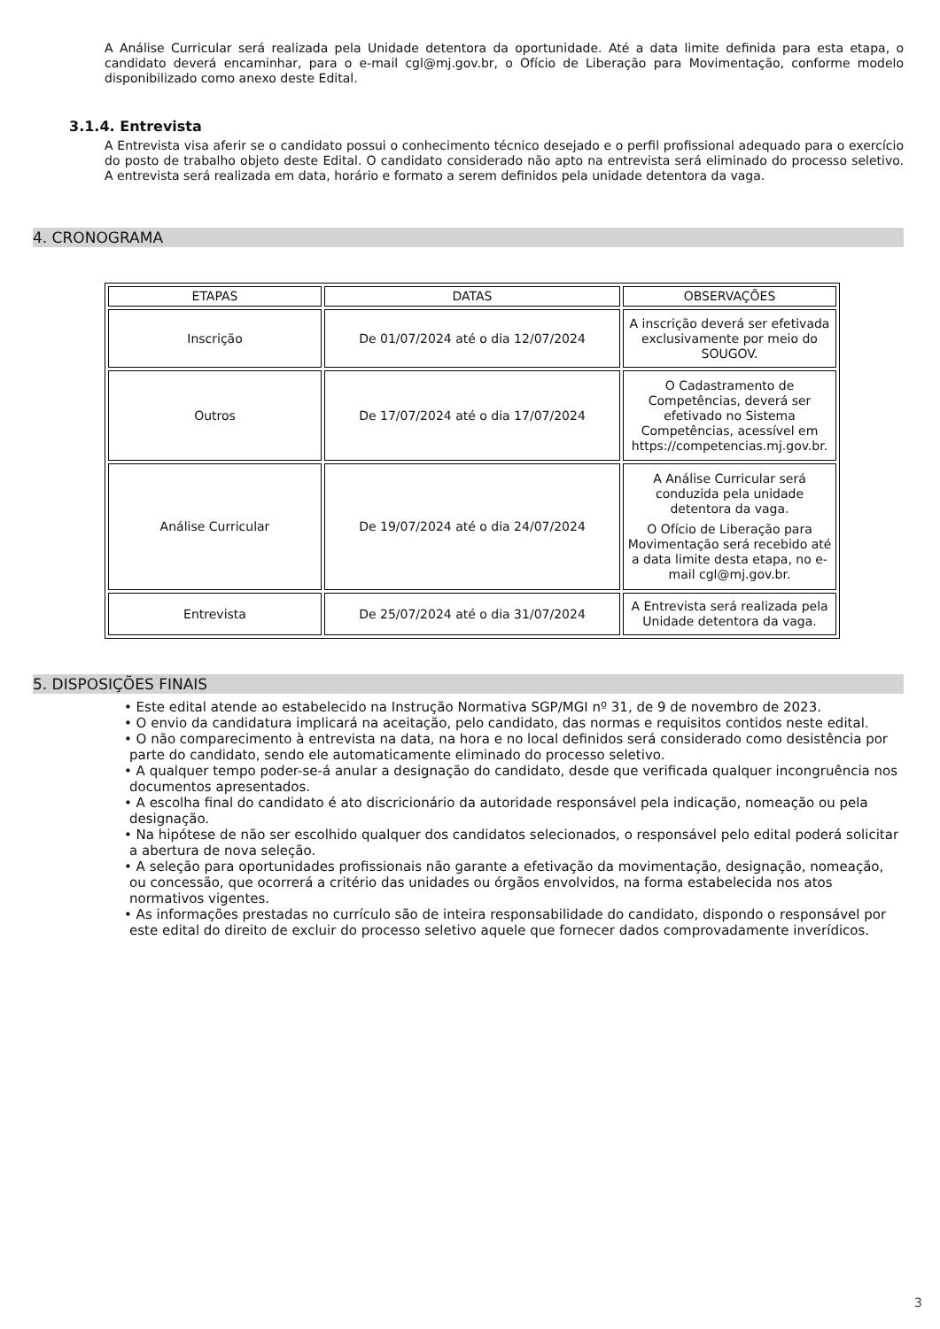A Análise Curricular será realizada pela Unidade detentora da oportunidade. Até a data limite definida para esta etapa, o candidato deverá encaminhar, para o e-mail cgl@mj.gov.br, o Ofício de Liberação para Movimentação, conforme modelo disponibilizado como anexo deste Edital.
3.1.4. Entrevista
A Entrevista visa aferir se o candidato possui o conhecimento técnico desejado e o perfil profissional adequado para o exercício do posto de trabalho objeto deste Edital. O candidato considerado não apto na entrevista será eliminado do processo seletivo. A entrevista será realizada em data, horário e formato a serem definidos pela unidade detentora da vaga.
4. CRONOGRAMA
| ETAPAS | DATAS | OBSERVAÇÕES |
| Inscrição | De 01/07/2024 até o dia 12/07/2024 | A inscrição deverá ser efetivada exclusivamente por meio do SOUGOV. |
| Outros | De 17/07/2024 até o dia 17/07/2024 | O Cadastramento de Competências, deverá ser efetivado no Sistema Competências, acessível em https://competencias.mj.gov.br. |
| Análise Curricular | De 19/07/2024 até o dia 24/07/2024 | A Análise Curricular será conduzida pela unidade detentora da vaga. O Ofício de Liberação para Movimentação será recebido até a data limite desta etapa, no e-mail cgl@mj.gov.br. |
| Entrevista | De 25/07/2024 até o dia 31/07/2024 | A Entrevista será realizada pela Unidade detentora da vaga. |
5. DISPOSIÇÕES FINAIS
• Este edital atende ao estabelecido na Instrução Normativa SGP/MGI nº 31, de 9 de novembro de 2023.
• O envio da candidatura implicará na aceitação, pelo candidato, das normas e requisitos contidos neste edital.
• O não comparecimento à entrevista na data, na hora e no local definidos será considerado como desistência por parte do candidato, sendo ele automaticamente eliminado do processo seletivo.
• A qualquer tempo poder-se-á anular a designação do candidato, desde que verificada qualquer incongruência nos documentos apresentados.
• A escolha final do candidato é ato discricionário da autoridade responsável pela indicação, nomeação ou pela designação.
• Na hipótese de não ser escolhido qualquer dos candidatos selecionados, o responsável pelo edital poderá solicitar a abertura de nova seleção.
• A seleção para oportunidades profissionais não garante a efetivação da movimentação, designação, nomeação, ou concessão, que ocorrerá a critério das unidades ou órgãos envolvidos, na forma estabelecida nos atos normativos vigentes.
• As informações prestadas no currículo são de inteira responsabilidade do candidato, dispondo o responsável por este edital do direito de excluir do processo seletivo aquele que fornecer dados comprovadamente inverídicos.
3